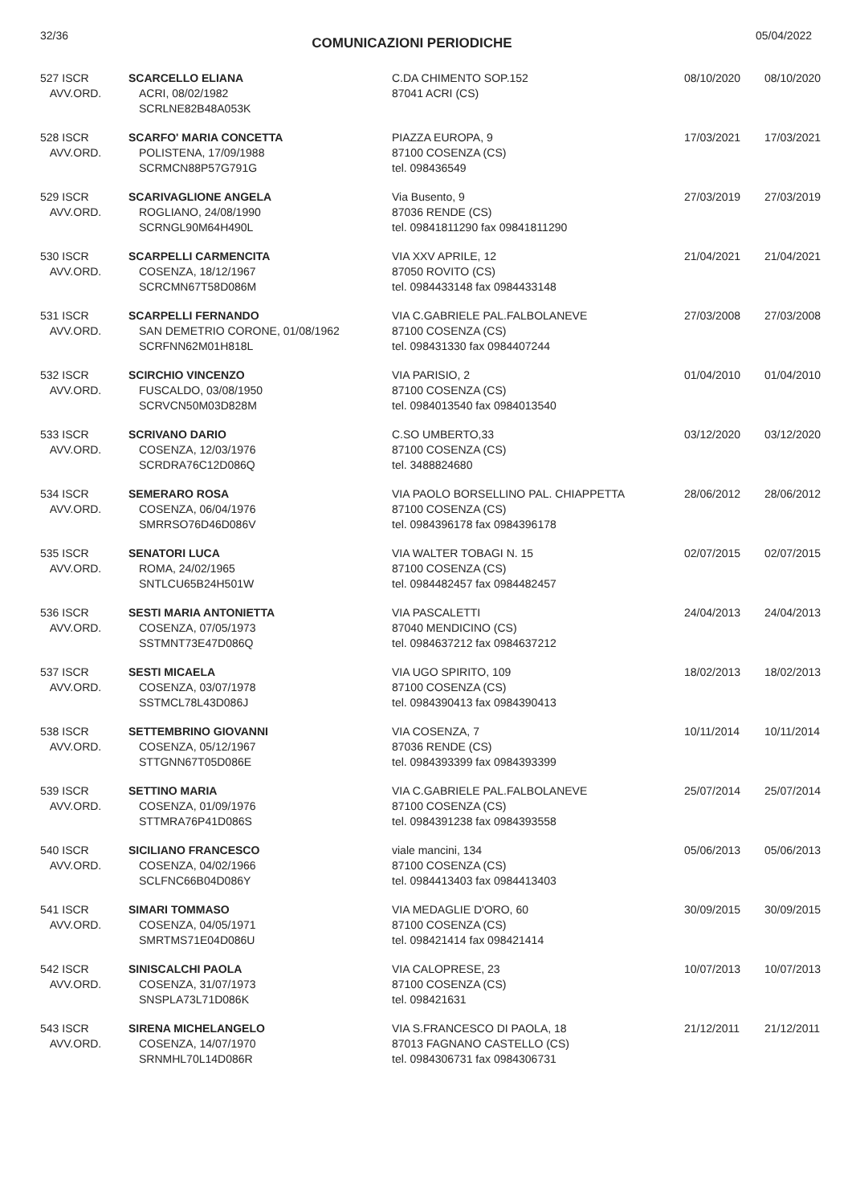32/36 COMUNICAZIONI PERIODICHE 05/04/2022
| 527 ISCR AVV.ORD. | SCARCELLO ELIANA ACRI, 08/02/1982 SCRLNE82B48A053K | C.DA CHIMENTO SOP.152 87041 ACRI (CS) | 08/10/2020 | 08/10/2020 |
| 528 ISCR AVV.ORD. | SCARFO' MARIA CONCETTA POLISTENA, 17/09/1988 SCRMCN88P57G791G | PIAZZA EUROPA, 9 87100 COSENZA (CS) tel. 098436549 | 17/03/2021 | 17/03/2021 |
| 529 ISCR AVV.ORD. | SCARIVAGLIONE ANGELA ROGLIANO, 24/08/1990 SCRNGL90M64H490L | Via Busento, 9 87036 RENDE (CS) tel. 09841811290 fax 09841811290 | 27/03/2019 | 27/03/2019 |
| 530 ISCR AVV.ORD. | SCARPELLI CARMENCITA COSENZA, 18/12/1967 SCRCMN67T58D086M | VIA XXV APRILE, 12 87050 ROVITO (CS) tel. 0984433148 fax 0984433148 | 21/04/2021 | 21/04/2021 |
| 531 ISCR AVV.ORD. | SCARPELLI FERNANDO SAN DEMETRIO CORONE, 01/08/1962 SCRFNN62M01H818L | VIA C.GABRIELE PAL.FALBOLANEVE 87100 COSENZA (CS) tel. 098431330 fax 0984407244 | 27/03/2008 | 27/03/2008 |
| 532 ISCR AVV.ORD. | SCIRCHIO VINCENZO FUSCALDO, 03/08/1950 SCRVCN50M03D828M | VIA PARISIO, 2 87100 COSENZA (CS) tel. 0984013540 fax 0984013540 | 01/04/2010 | 01/04/2010 |
| 533 ISCR AVV.ORD. | SCRIVANO DARIO COSENZA, 12/03/1976 SCRDRA76C12D086Q | C.SO UMBERTO,33 87100 COSENZA (CS) tel. 3488824680 | 03/12/2020 | 03/12/2020 |
| 534 ISCR AVV.ORD. | SEMERARO ROSA COSENZA, 06/04/1976 SMRRSO76D46D086V | VIA PAOLO BORSELLINO PAL. CHIAPPETTA 87100 COSENZA (CS) tel. 0984396178 fax 0984396178 | 28/06/2012 | 28/06/2012 |
| 535 ISCR AVV.ORD. | SENATORI LUCA ROMA, 24/02/1965 SNTLCU65B24H501W | VIA WALTER TOBAGI N. 15 87100 COSENZA (CS) tel. 0984482457 fax 0984482457 | 02/07/2015 | 02/07/2015 |
| 536 ISCR AVV.ORD. | SESTI MARIA ANTONIETTA COSENZA, 07/05/1973 SSTMNT73E47D086Q | VIA PASCALETTI 87040 MENDICINO (CS) tel. 0984637212 fax 0984637212 | 24/04/2013 | 24/04/2013 |
| 537 ISCR AVV.ORD. | SESTI MICAELA COSENZA, 03/07/1978 SSTMCL78L43D086J | VIA UGO SPIRITO, 109 87100 COSENZA (CS) tel. 0984390413 fax 0984390413 | 18/02/2013 | 18/02/2013 |
| 538 ISCR AVV.ORD. | SETTEMBRINO GIOVANNI COSENZA, 05/12/1967 STTGNN67T05D086E | VIA COSENZA, 7 87036 RENDE (CS) tel. 0984393399 fax 0984393399 | 10/11/2014 | 10/11/2014 |
| 539 ISCR AVV.ORD. | SETTINO MARIA COSENZA, 01/09/1976 STTMRA76P41D086S | VIA C.GABRIELE PAL.FALBOLANEVE 87100 COSENZA (CS) tel. 0984391238 fax 0984393558 | 25/07/2014 | 25/07/2014 |
| 540 ISCR AVV.ORD. | SICILIANO FRANCESCO COSENZA, 04/02/1966 SCLFNC66B04D086Y | viale mancini, 134 87100 COSENZA (CS) tel. 0984413403 fax 0984413403 | 05/06/2013 | 05/06/2013 |
| 541 ISCR AVV.ORD. | SIMARI TOMMASO COSENZA, 04/05/1971 SMRTMS71E04D086U | VIA MEDAGLIE D'ORO, 60 87100 COSENZA (CS) tel. 098421414 fax 098421414 | 30/09/2015 | 30/09/2015 |
| 542 ISCR AVV.ORD. | SINISCALCHI PAOLA COSENZA, 31/07/1973 SNSPLA73L71D086K | VIA CALOPRESE, 23 87100 COSENZA (CS) tel. 098421631 | 10/07/2013 | 10/07/2013 |
| 543 ISCR AVV.ORD. | SIRENA MICHELANGELO COSENZA, 14/07/1970 SRNMHL70L14D086R | VIA S.FRANCESCO DI PAOLA, 18 87013 FAGNANO CASTELLO (CS) tel. 0984306731 fax 0984306731 | 21/12/2011 | 21/12/2011 |